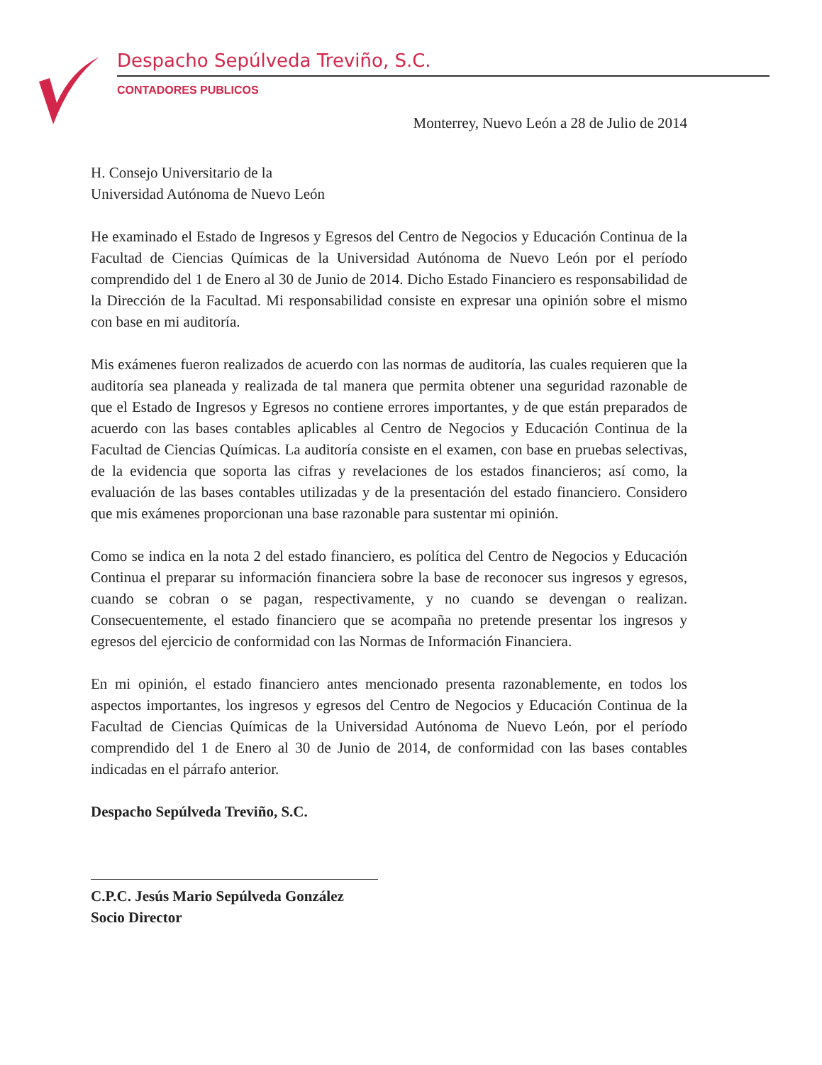Despacho Sepúlveda Treviño, S.C.
CONTADORES PUBLICOS
Monterrey, Nuevo León a 28 de Julio de 2014
H. Consejo Universitario de la
Universidad Autónoma de Nuevo León
He examinado el Estado de Ingresos y Egresos del Centro de Negocios y Educación Continua de la Facultad de Ciencias Químicas de la Universidad Autónoma de Nuevo León por el período comprendido del 1 de Enero al 30 de Junio de 2014. Dicho Estado Financiero es responsabilidad de la Dirección de la Facultad. Mi responsabilidad consiste en expresar una opinión sobre el mismo con base en mi auditoría.
Mis exámenes fueron realizados de acuerdo con las normas de auditoría, las cuales requieren que la auditoría sea planeada y realizada de tal manera que permita obtener una seguridad razonable de que el Estado de Ingresos y Egresos no contiene errores importantes, y de que están preparados de acuerdo con las bases contables aplicables al Centro de Negocios y Educación Continua de la Facultad de Ciencias Químicas. La auditoría consiste en el examen, con base en pruebas selectivas, de la evidencia que soporta las cifras y revelaciones de los estados financieros; así como, la evaluación de las bases contables utilizadas y de la presentación del estado financiero. Considero que mis exámenes proporcionan una base razonable para sustentar mi opinión.
Como se indica en la nota 2 del estado financiero, es política del Centro de Negocios y Educación Continua el preparar su información financiera sobre la base de reconocer sus ingresos y egresos, cuando se cobran o se pagan, respectivamente, y no cuando se devengan o realizan. Consecuentemente, el estado financiero que se acompaña no pretende presentar los ingresos y egresos del ejercicio de conformidad con las Normas de Información Financiera.
En mi opinión, el estado financiero antes mencionado presenta razonablemente, en todos los aspectos importantes, los ingresos y egresos del Centro de Negocios y Educación Continua de la Facultad de Ciencias Químicas de la Universidad Autónoma de Nuevo León, por el período comprendido del 1 de Enero al 30 de Junio de 2014, de conformidad con las bases contables indicadas en el párrafo anterior.
Despacho Sepúlveda Treviño, S.C.
C.P.C. Jesús Mario Sepúlveda González
Socio Director